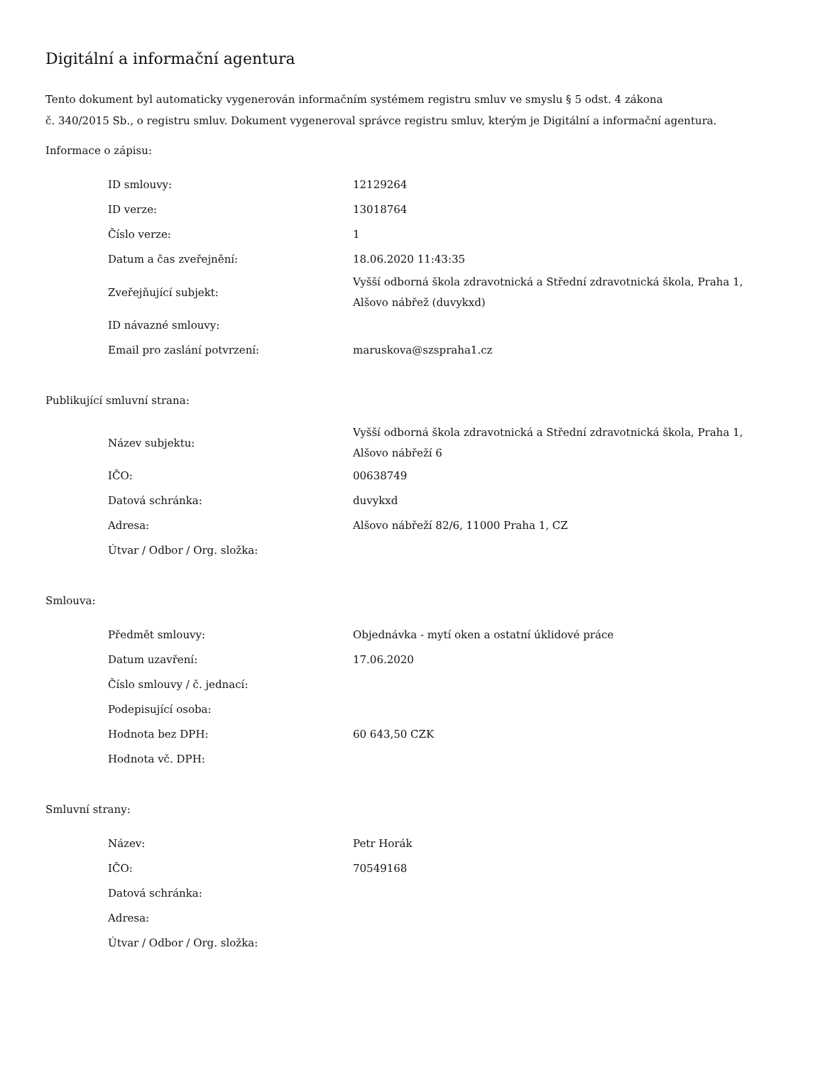Digitální a informační agentura
Tento dokument byl automaticky vygenerován informačním systémem registru smluv ve smyslu § 5 odst. 4 zákona
č. 340/2015 Sb., o registru smluv. Dokument vygeneroval správce registru smluv, kterým je Digitální a informační agentura.
Informace o zápisu:
| ID smlouvy: | 12129264 |
| ID verze: | 13018764 |
| Číslo verze: | 1 |
| Datum a čas zveřejnění: | 18.06.2020 11:43:35 |
| Zveřejňující subjekt: | Vyšší odborná škola zdravotnická a Střední zdravotnická škola, Praha 1, Alšovo nábřež (duvykxd) |
| ID návazné smlouvy: | |
| Email pro zaslání potvrzení: | maruskova@szspraha1.cz |
Publikující smluvní strana:
| Název subjektu: | Vyšší odborná škola zdravotnická a Střední zdravotnická škola, Praha 1, Alšovo nábřeží 6 |
| IČO: | 00638749 |
| Datová schránka: | duvykxd |
| Adresa: | Alšovo nábřeží 82/6, 11000 Praha 1, CZ |
| Útvar / Odbor / Org. složka: | |
Smlouva:
| Předmět smlouvy: | Objednávka - mytí oken a ostatní úklidové práce |
| Datum uzavření: | 17.06.2020 |
| Číslo smlouvy / č. jednací: | |
| Podepisující osoba: | |
| Hodnota bez DPH: | 60 643,50 CZK |
| Hodnota vč. DPH: | |
Smluvní strany:
| Název: | Petr Horák |
| IČO: | 70549168 |
| Datová schránka: | |
| Adresa: | |
| Útvar / Odbor / Org. složka: | |